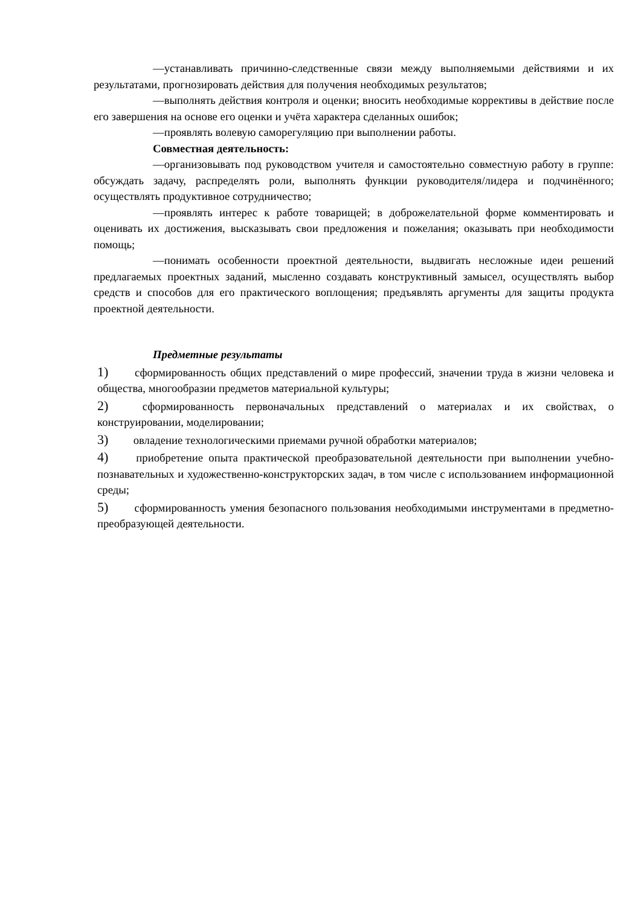—устанавливать причинно-следственные связи между выполняемыми действиями и их результатами, прогнозировать действия для получения необходимых результатов;
—выполнять действия контроля и оценки; вносить необходимые коррективы в действие после его завершения на основе его оценки и учёта характера сделанных ошибок;
—проявлять волевую саморегуляцию при выполнении работы.
Совместная деятельность:
—организовывать под руководством учителя и самостоятельно совместную работу в группе: обсуждать задачу, распределять роли, выполнять функции руководителя/лидера и подчинённого; осуществлять продуктивное сотрудничество;
—проявлять интерес к работе товарищей; в доброжелательной форме комментировать и оценивать их достижения, высказывать свои предложения и пожелания; оказывать при необходимости помощь;
—понимать особенности проектной деятельности, выдвигать несложные идеи решений предлагаемых проектных заданий, мысленно создавать конструктивный замысел, осуществлять выбор средств и способов для его практического воплощения; предъявлять аргументы для защиты продукта проектной деятельности.
Предметные результаты
1) сформированность общих представлений о мире профессий, значении труда в жизни человека и общества, многообразии предметов материальной культуры;
2) сформированность первоначальных представлений о материалах и их свойствах, о конструировании, моделировании;
3) овладение технологическими приемами ручной обработки материалов;
4) приобретение опыта практической преобразовательной деятельности при выполнении учебно-познавательных и художественно-конструкторских задач, в том числе с использованием информационной среды;
5) сформированность умения безопасного пользования необходимыми инструментами в предметно-преобразующей деятельности.